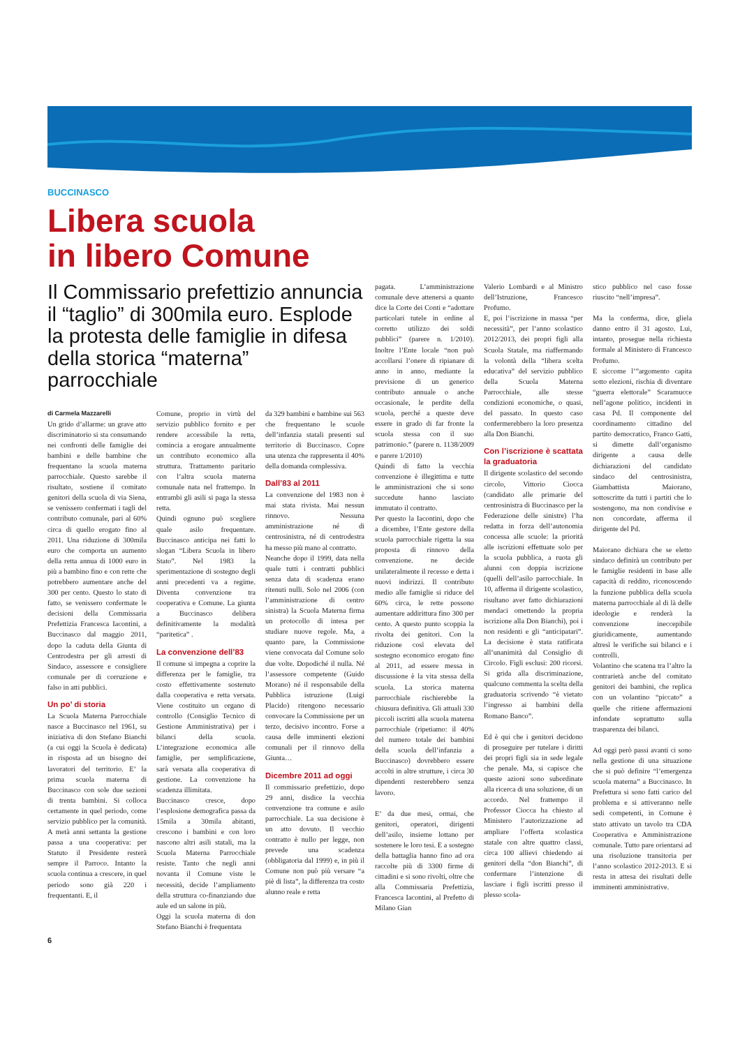BUCCINASCO
Libera scuola
in libero Comune
Il Commissario prefettizio annuncia il “taglio” di 300mila euro. Esplode la protesta delle famiglie in difesa della storica “materna” parrocchiale
di Carmela Mazzarelli
Un grido d’allarme: un grave atto discriminatorio si sta consumando nei confronti delle famiglie dei bambini e delle bambine che frequentano la scuola materna parrocchiale. Questo sarebbe il risultato, sostiene il comitato genitori della scuola di via Siena, se venissero confermati i tagli del contributo comunale, pari al 60% circa di quello erogato fino al 2011. Una riduzione di 300mila euro che comporta un aumento della retta annua di 1000 euro in più a bambino fino e con rette che potrebbero aumentare anche del 300 per cento. Questo lo stato di fatto, se venissero confermate le decisioni della Commissaria Prefettizia Francesca Iacontini, a Buccinasco dal maggio 2011, dopo la caduta della Giunta di Centrodestra per gli arresti di Sindaco, assessore e consigliere comunale per di corruzione e falso in atti pubblici.
Un po’ di storia
La Scuola Materna Parrocchiale nasce a Buccinasco nel 1961, su iniziativa di don Stefano Bianchi (a cui oggi la Scuola è dedicata) in risposta ad un bisogno dei lavoratori del territorio. E’ la prima scuola materna di Buccinasco con sole due sezioni di trenta bambini. Si colloca certamente in quel periodo, come servizio pubblico per la comunità. A metà anni settanta la gestione passa a una cooperativa: per Statuto il Presidente resterà sempre il Parroco. Intanto la scuola continua a crescere, in quel periodo sono già 220 i frequentanti. E, il
Comune, proprio in virtù del servizio pubblico fornito e per rendere accessibile la retta, comincia a erogare annualmente un contributo economico alla struttura. Trattamento paritario con l’altra scuola materna comunale nata nel frattempo. In entrambi gli asili si paga la stessa retta.
Quindi ognuno può scegliere quale asilo frequentare. Buccinasco anticipa nei fatti lo slogan “Libera Scuola in libero Stato”. Nel 1983 la sperimentazione di sostegno degli anni precedenti va a regime. Diventa convenzione tra cooperativa e Comune. La giunta a Buccinasco delibera definitivamente la modalità “paritetica” .
La convenzione dell’83
Il comune si impegna a coprire la differenza per le famiglie, tra costo effettivamente sostenuto dalla cooperativa e retta versata. Viene costituito un organo di controllo (Consiglio Tecnico di Gestione Amministrativa) per i bilanci della scuola. L’integrazione economica alle famiglie, per semplificazione, sarà versata alla cooperativa di gestione. La convenzione ha scadenza illimitata.
Buccinasco cresce, dopo l’esplosione demografica passa da 15mila a 30mila abitanti, crescono i bambini e con loro nascono altri asili statali, ma la Scuola Materna Parrocchiale resiste. Tanto che negli anni novanta il Comune viste le necessità, decide l’ampliamento della struttura co-finanziando due aule ed un salone in più.
Oggi la scuola materna di don Stefano Bianchi è frequentata
da 329 bambini e bambine sui 563 che frequentano le scuole dell’infanzia statali presenti sul territorio di Buccinasco. Copre una utenza che rappresenta il 40% della domanda complessiva.
Dall’83 al 2011
La convenzione del 1983 non è mai stata rivista. Mai nessun rinnovo. Nessuna amministrazione né di centrosinistra, né di centrodestra ha messo più mano al contratto.
Neanche dopo il 1999, data nella quale tutti i contratti pubblici senza data di scadenza erano ritenuti nulli. Solo nel 2006 (con l’amministrazione di centro sinistra) la Scuola Materna firma un protocollo di intesa per studiare nuove regole. Ma, a quanto pare, la Commissione viene convocata dal Comune solo due volte. Dopodiché il nulla. Né l’assessore competente (Guido Morano) né il responsabile della Pubblica istruzione (Luigi Placido) ritengono necessario convocare la Commissione per un terzo, decisivo incontro. Forse a causa delle imminenti elezioni comunali per il rinnovo della Giunta…
Dicembre 2011 ad oggi
Il commissario prefettizio, dopo 29 anni, disdice la vecchia convenzione tra comune e asilo parrocchiale. La sua decisione è un atto dovuto. Il vecchio contratto è nullo per legge, non prevede una scadenza (obbligatoria dal 1999) e, in più il Comune non può più versare “a piè di lista”, la differenza tra costo alunno reale e retta
pagata. L’amministrazione comunale deve attenersi a quanto dice la Corte dei Conti e “adottare particolari tutele in ordine al corretto utilizzo dei soldi pubblici” (parere n. 1/2010). Inoltre l’Ente locale “non può accollarsi l’onere di ripianare di anno in anno, mediante la previsione di un generico contributo annuale o anche occasionale, le perdite della scuola, perché a queste deve essere in grado di far fronte la scuola stessa con il suo patrimonio.” (parere n. 1138/2009 e parere 1/2010)
Quindi di fatto la vecchia convenzione è illegittima e tutte le amministrazioni che si sono succedute hanno lasciato immutato il contratto.
Per questo la Iacontini, dopo che a dicembre, l’Ente gestore della scuola parrocchiale rigetta la sua proposta di rinnovo della convenzione. ne decide unilateralmente il recesso e detta i nuovi indirizzi. Il contributo medio alle famiglie si riduce del 60% circa, le rette possono aumentare addirittura fino 300 per cento. A questo punto scoppia la rivolta dei genitori. Con la riduzione così elevata del sostegno economico erogato fino al 2011, ad essere messa in discussione è la vita stessa della scuola. La storica materna parrocchiale rischierebbe la chiusura definitiva. Gli attuali 330 piccoli iscritti alla scuola materna parrocchiale (ripetiamo: il 40% del numero totale dei bambini della scuola dell’infanzia a Buccinasco) dovrebbero essere accolti in altre strutture, i circa 30 dipendenti resterebbero senza lavoro.
E’ da due mesi, ormai, che genitori, operatori, dirigenti dell’asilo, insieme lottano per sostenere le loro tesi. E a sostegno della battaglia hanno fino ad ora raccolte più di 3300 firme di cittadini e si sono rivolti, oltre che alla Commissaria Prefettizia, Francesca Iacontini, al Prefetto di Milano Gian
Valerio Lombardi e al Ministro dell’Istruzione, Francesco Profumo.
E, poi l’iscrizione in massa “per necessità”, per l’anno scolastico 2012/2013, dei propri figli alla Scuola Statale, ma riaffermando la volontà della “libera scelta educativa” del servizio pubblico della Scuola Materna Parrocchiale, alle stesse condizioni economiche, o quasi, del passato. In questo caso confermerebbero la loro presenza alla Don Bianchi.
Con l’iscrizione è scattata la graduatoria
Il dirigente scolastico del secondo circolo, Vittorio Ciocca (candidato alle primarie del centrosinistra di Buccinasco per la Federazione delle sinistre) l’ha redatta in forza dell’autonomia concessa alle scuole: la priorità alle iscrizioni effettuate solo per la scuola pubblica, a ruota gli alunni con doppia iscrizione (quelli dell’asilo parrocchiale. In 10, afferma il dirigente scolastico, risultano aver fatto dichiarazioni mendaci omettendo la propria iscrizione alla Don Bianchi), poi i non residenti e gli “anticipatari”. La decisione è stata ratificata all’unanimità dal Consiglio di Circolo. Figli esclusi: 200 ricorsi. Si grida alla discriminazione, qualcuno commenta la scelta della graduatoria scrivendo “è vietato l’ingresso ai bambini della Romano Banco”.
Ed è qui che i genitori decidono di proseguire per tutelare i diritti dei propri figli sia in sede legale che penale. Ma, si capisce che queste azioni sono subordinate alla ricerca di una soluzione, di un accordo. Nel frattempo il Professor Ciocca ha chiesto al Ministero l’autorizzazione ad ampliare l’offerta scolastica statale con altre quattro classi, circa 100 allievi chiedendo ai genitori della “don Bianchi”, di confermare l’intenzione di lasciare i figli iscritti presso il plesso scola-
stico pubblico nel caso fosse riuscito “nell’impresa”.
Ma la conferma, dice, gliela danno entro il 31 agosto. Lui, intanto, prosegue nella richiesta formale al Ministero di Francesco Profumo.
E siccome l’”argomento capita sotto elezioni, rischia di diventare “guerra elettorale” Scaramucce nell’agone politico, incidenti in casa Pd. Il componente del coordinamento cittadino del partito democratico, Franco Gatti, si dimette dall’organismo dirigente a causa delle dichiarazioni del candidato sindaco del centrosinistra, Giambattista Maiorano, sottoscritte da tutti i partiti che lo sostengono, ma non condivise e non concordate, afferma il dirigente del Pd.
Maiorano dichiara che se eletto sindaco definirà un contributo per le famiglie residenti in base alle capacità di reddito, riconoscendo la funzione pubblica della scuola materna parrocchiale al di là delle ideologie e renderà la convenzione ineccepibile giuridicamente, aumentando altresì le verifiche sui bilanci e i controlli.
Volantino che scatena tra l’altro la contrarietà anche del comitato genitori dei bambini, che replica con un volantino “piccato” a quelle che ritiene affermazioni infondate soprattutto sulla trasparenza dei bilanci.
Ad oggi però passi avanti ci sono nella gestione di una situazione che si può definire “l’emergenza scuola materna” a Buccinasco. In Prefettura si sono fatti carico del problema e si attiveranno nelle sedi competenti, in Comune è stato attivato un tavolo tra CDA Cooperativa e Amministrazione comunale. Tutto pare orientarsi ad una risoluzione transitoria per l’anno scolastico 2012-2013. E si resta in attesa dei risultati delle imminenti amministrative.
6